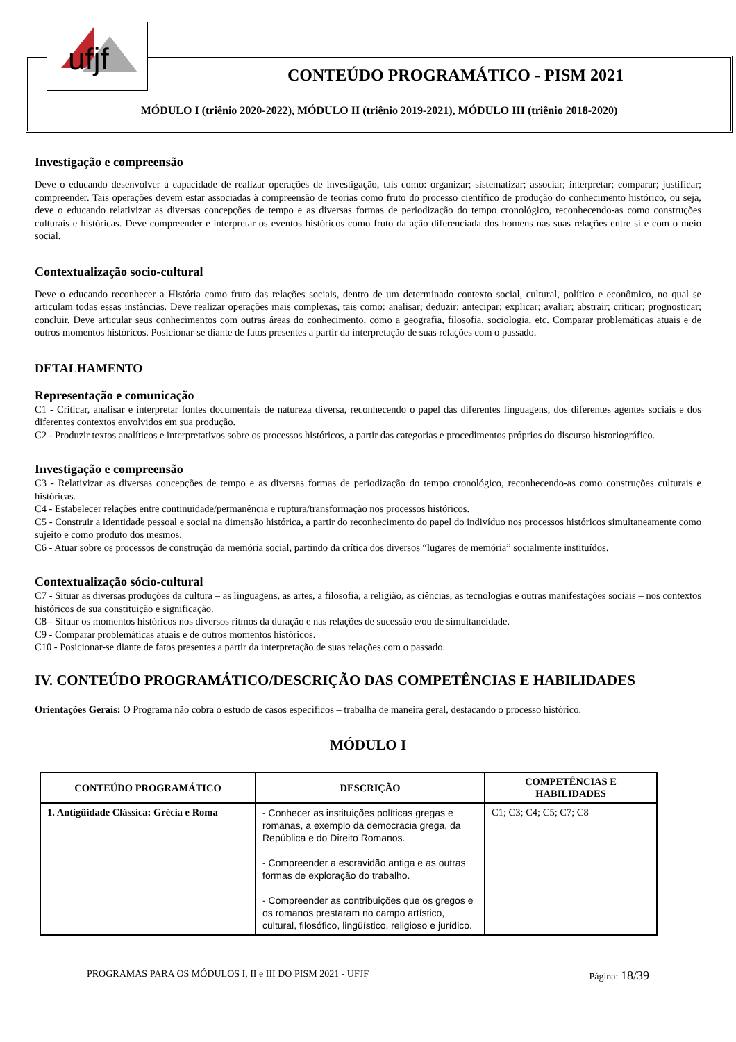ufjf
CONTEÚDO PROGRAMÁTICO - PISM 2021
MÓDULO I (triênio 2020-2022), MÓDULO II (triênio 2019-2021), MÓDULO III (triênio 2018-2020)
Investigação e compreensão
Deve o educando desenvolver a capacidade de realizar operações de investigação, tais como: organizar; sistematizar; associar; interpretar; comparar; justificar; compreender. Tais operações devem estar associadas à compreensão de teorias como fruto do processo científico de produção do conhecimento histórico, ou seja, deve o educando relativizar as diversas concepções de tempo e as diversas formas de periodização do tempo cronológico, reconhecendo-as como construções culturais e históricas. Deve compreender e interpretar os eventos históricos como fruto da ação diferenciada dos homens nas suas relações entre si e com o meio social.
Contextualização socio-cultural
Deve o educando reconhecer a História como fruto das relações sociais, dentro de um determinado contexto social, cultural, político e econômico, no qual se articulam todas essas instâncias. Deve realizar operações mais complexas, tais como: analisar; deduzir; antecipar; explicar; avaliar; abstrair; criticar; prognosticar; concluir. Deve articular seus conhecimentos com outras áreas do conhecimento, como a geografia, filosofia, sociologia, etc. Comparar problemáticas atuais e de outros momentos históricos. Posicionar-se diante de fatos presentes a partir da interpretação de suas relações com o passado.
DETALHAMENTO
Representação e comunicação
C1 - Criticar, analisar e interpretar fontes documentais de natureza diversa, reconhecendo o papel das diferentes linguagens, dos diferentes agentes sociais e dos diferentes contextos envolvidos em sua produção.
C2 - Produzir textos analíticos e interpretativos sobre os processos históricos, a partir das categorias e procedimentos próprios do discurso historiográfico.
Investigação e compreensão
C3 - Relativizar as diversas concepções de tempo e as diversas formas de periodização do tempo cronológico, reconhecendo-as como construções culturais e históricas.
C4 - Estabelecer relações entre continuidade/permanência e ruptura/transformação nos processos históricos.
C5 - Construir a identidade pessoal e social na dimensão histórica, a partir do reconhecimento do papel do indivíduo nos processos históricos simultaneamente como sujeito e como produto dos mesmos.
C6 - Atuar sobre os processos de construção da memória social, partindo da crítica dos diversos “lugares de memória” socialmente instituídos.
Contextualização sócio-cultural
C7 - Situar as diversas produções da cultura – as linguagens, as artes, a filosofia, a religião, as ciências, as tecnologias e outras manifestações sociais – nos contextos históricos de sua constituição e significação.
C8 - Situar os momentos históricos nos diversos ritmos da duração e nas relações de sucessão e/ou de simultaneidade.
C9 - Comparar problemáticas atuais e de outros momentos históricos.
C10 - Posicionar-se diante de fatos presentes a partir da interpretação de suas relações com o passado.
IV. CONTEÚDO PROGRAMÁTICO/DESCRIÇÃO DAS COMPETÊNCIAS E HABILIDADES
Orientações Gerais: O Programa não cobra o estudo de casos específicos – trabalha de maneira geral, destacando o processo histórico.
MÓDULO I
| CONTEÚDO PROGRAMÁTICO | DESCRIÇÃO | COMPETÊNCIAS E HABILIDADES |
| --- | --- | --- |
| 1. Antigüidade Clássica: Grécia e Roma | - Conhecer as instituições políticas gregas e romanas, a exemplo da democracia grega, da República e do Direito Romanos. - Compreender a escravidão antiga e as outras formas de exploração do trabalho. - Compreender as contribuições que os gregos e os romanos prestaram no campo artístico, cultural, filosófico, lingüístico, religioso e jurídico. | C1; C3; C4; C5; C7; C8 |
PROGRAMAS PARA OS MÓDULOS I, II e III DO PISM 2021 - UFJF Página: 18/39